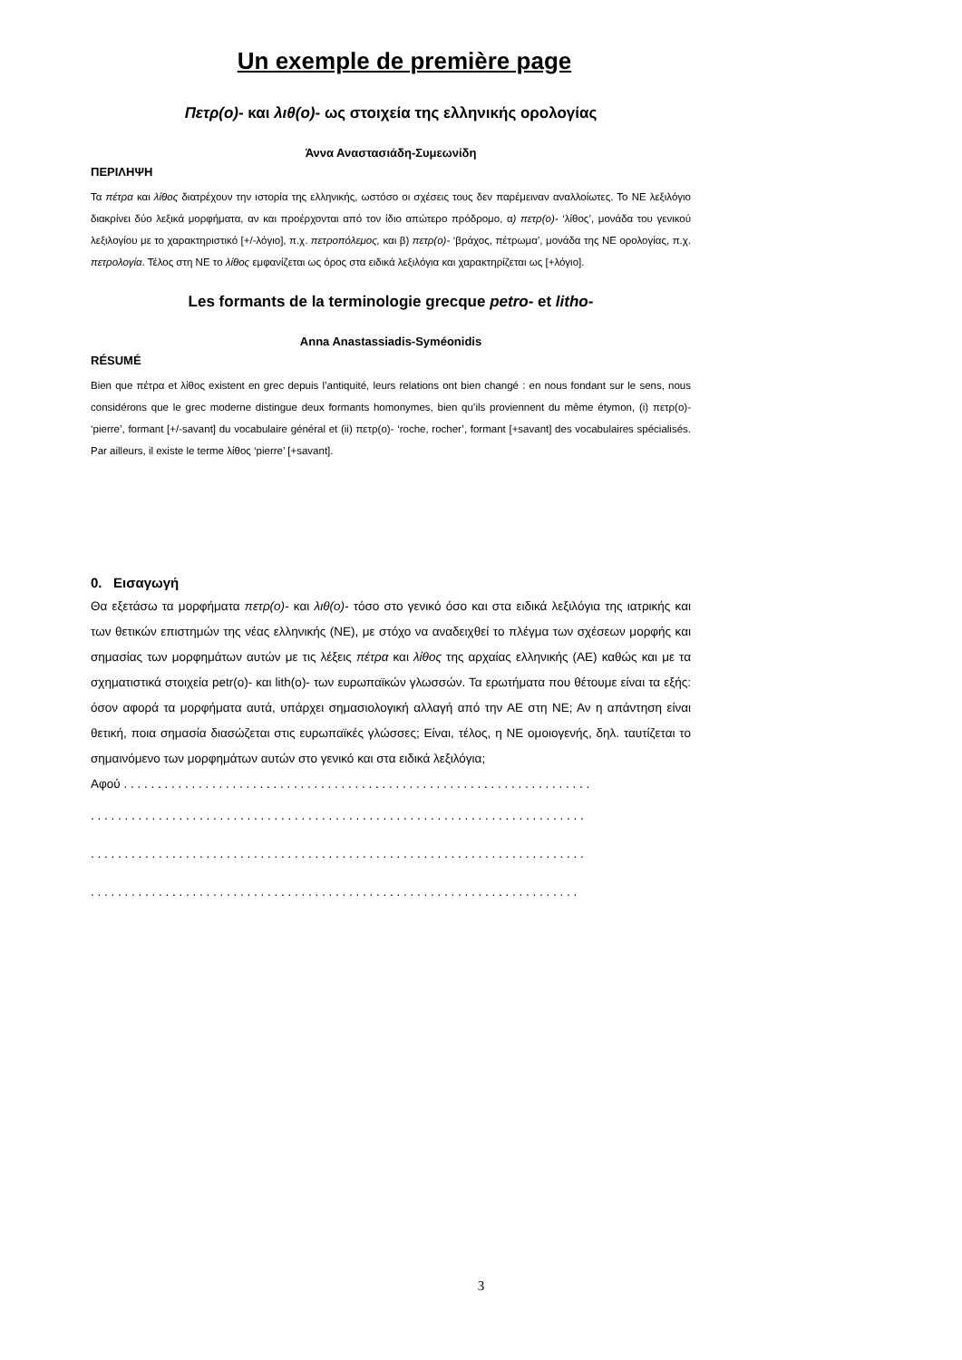Un exemple de première page
Πετρ(ο)- και λιθ(ο)- ως στοιχεία της ελληνικής ορολογίας
Άννα Αναστασιάδη-Συμεωνίδη
ΠΕΡΙΛΗΨΗ
Τα πέτρα και λίθος διατρέχουν την ιστορία της ελληνικής, ωστόσο οι σχέσεις τους δεν παρέμειναν αναλλοίωτες. Το ΝΕ λεξιλόγιο διακρίνει δύο λεξικά μορφήματα, αν και προέρχονται από τον ίδιο απώτερο πρόδρομο, α) πετρ(ο)- ‘λίθος’, μονάδα του γενικού λεξιλογίου με το χαρακτηριστικό [+/-λόγιο], π.χ. πετροπόλεμος, και β) πετρ(ο)- ‘βράχος, πέτρωμα’, μονάδα της ΝΕ ορολογίας, π.χ. πετρολογία. Τέλος στη ΝΕ το λίθος εμφανίζεται ως όρος στα ειδικά λεξιλόγια και χαρακτηρίζεται ως [+λόγιο].
Les formants de la terminologie grecque petro- et litho-
Anna Anastassiadis-Syméonidis
RÉSUMÉ
Bien que πέτρα et λίθος existent en grec depuis l’antiquité, leurs relations ont bien changé : en nous fondant sur le sens, nous considérons que le grec moderne distingue deux formants homonymes, bien qu’ils proviennent du même étymon, (i) πετρ(ο)- ‘pierre’, formant [+/-savant] du vocabulaire général et (ii) πετρ(ο)- ‘roche, rocher’, formant [+savant] des vocabulaires spécialisés. Par ailleurs, il existe le terme λίθος ‘pierre’ [+savant].
0. Εισαγωγή
Θα εξετάσω τα μορφήματα πετρ(ο)- και λιθ(ο)- τόσο στο γενικό όσο και στα ειδικά λεξιλόγια της ιατρικής και των θετικών επιστημών της νέας ελληνικής (ΝΕ), με στόχο να αναδειχθεί το πλέγμα των σχέσεων μορφής και σημασίας των μορφημάτων αυτών με τις λέξεις πέτρα και λίθος της αρχαίας ελληνικής (ΑΕ) καθώς και με τα σχηματιστικά στοιχεία petr(o)- και lith(o)- των ευρωπαϊκών γλωσσών. Τα ερωτήματα που θέτουμε είναι τα εξής: όσον αφορά τα μορφήματα αυτά, υπάρχει σημασιολογική αλλαγή από την ΑΕ στη ΝΕ; Αν η απάντηση είναι θετική, ποια σημασία διασώζεται στις ευρωπαϊκές γλώσσες; Είναι, τέλος, η ΝΕ ομοιογενής, δηλ. ταυτίζεται το σημαινόμενο των μορφημάτων αυτών στο γενικό και στα ειδικά λεξιλόγια;
Αφού . . . . . . . . . . . . . . . . . . . . . . . . . . . . . . . . . . . . . . . . . . . . . . . . . . . . . . . . . . . . . . . . . . . . .
. . . . . . . . . . . . . . . . . . . . . . . . . . . . . . . . . . . . . . . . . . . . . . . . . . . . . . . . . . . . . . . . . . . . . . . . .
. . . . . . . . . . . . . . . . . . . . . . . . . . . . . . . . . . . . . . . . . . . . . . . . . . . . . . . . . . . . . . . . . . . . . . . . .
. . . . . . . . . . . . . . . . . . . . . . . . . . . . . . . . . . . . . . . . . . . . . . . . . . . . . . . . . . . . . . . . . . . . . . . .
3